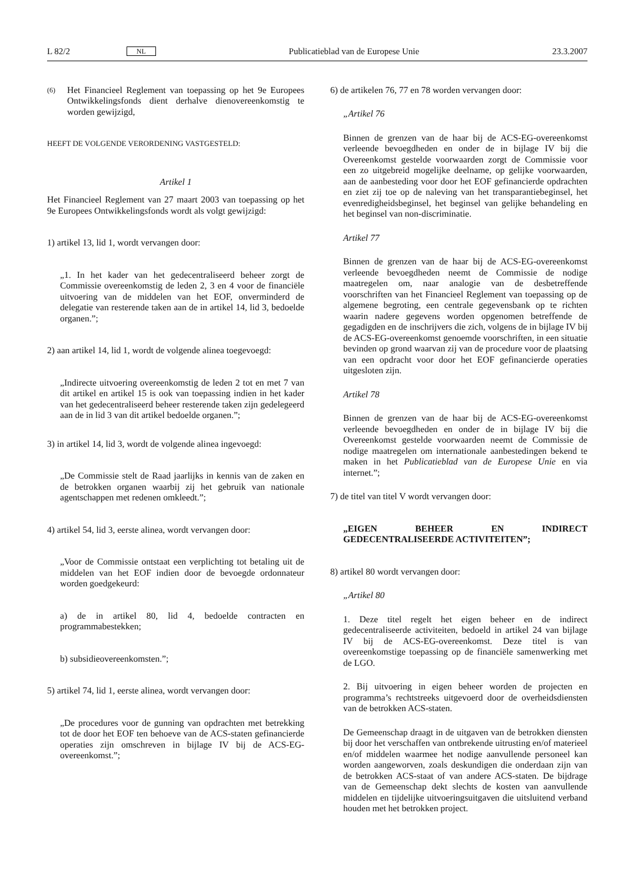L 82/2 NL Publicatieblad van de Europese Unie 23.3.2007
(6) Het Financieel Reglement van toepassing op het 9e Europees Ontwikkelingsfonds dient derhalve dienovereenkomstig te worden gewijzigd,
HEEFT DE VOLGENDE VERORDENING VASTGESTELD:
Artikel 1
Het Financieel Reglement van 27 maart 2003 van toepassing op het 9e Europees Ontwikkelingsfonds wordt als volgt gewijzigd:
1) artikel 13, lid 1, wordt vervangen door:
„1. In het kader van het gedecentraliseerd beheer zorgt de Commissie overeenkomstig de leden 2, 3 en 4 voor de financiële uitvoering van de middelen van het EOF, onverminderd de delegatie van resterende taken aan de in artikel 14, lid 3, bedoelde organen.”;
2) aan artikel 14, lid 1, wordt de volgende alinea toegevoegd:
„Indirecte uitvoering overeenkomstig de leden 2 tot en met 7 van dit artikel en artikel 15 is ook van toepassing indien in het kader van het gedecentraliseerd beheer resterende taken zijn gedelegeerd aan de in lid 3 van dit artikel bedoelde organen.”;
3) in artikel 14, lid 3, wordt de volgende alinea ingevoegd:
„De Commissie stelt de Raad jaarlijks in kennis van de zaken en de betrokken organen waarbij zij het gebruik van nationale agentschappen met redenen omkleedt.”;
4) artikel 54, lid 3, eerste alinea, wordt vervangen door:
„Voor de Commissie ontstaat een verplichting tot betaling uit de middelen van het EOF indien door de bevoegde ordonnateur worden goedgekeurd:
a) de in artikel 80, lid 4, bedoelde contracten en programmabestekken;
b) subsidieovereenkomsten.”;
5) artikel 74, lid 1, eerste alinea, wordt vervangen door:
„De procedures voor de gunning van opdrachten met betrekking tot de door het EOF ten behoeve van de ACS-staten gefinancierde operaties zijn omschreven in bijlage IV bij de ACS-EG-overeenkomst.”;
6) de artikelen 76, 77 en 78 worden vervangen door:
„Artikel 76
Binnen de grenzen van de haar bij de ACS-EG-overeenkomst verleende bevoegdheden en onder de in bijlage IV bij die Overeenkomst gestelde voorwaarden zorgt de Commissie voor een zo uitgebreid mogelijke deelname, op gelijke voorwaarden, aan de aanbesteding voor door het EOF gefinancierde opdrachten en ziet zij toe op de naleving van het transparantiebeginsel, het evenredigheidsbeginsel, het beginsel van gelijke behandeling en het beginsel van non-discriminatie.
Artikel 77
Binnen de grenzen van de haar bij de ACS-EG-overeenkomst verleende bevoegdheden neemt de Commissie de nodige maatregelen om, naar analogie van de desbetreffende voorschriften van het Financieel Reglement van toepassing op de algemene begroting, een centrale gegevensbank op te richten waarin nadere gegevens worden opgenomen betreffende de gegadigden en de inschrijvers die zich, volgens de in bijlage IV bij de ACS-EG-overeenkomst genoemde voorschriften, in een situatie bevinden op grond waarvan zij van de procedure voor de plaatsing van een opdracht voor door het EOF gefinancierde operaties uitgesloten zijn.
Artikel 78
Binnen de grenzen van de haar bij de ACS-EG-overeenkomst verleende bevoegdheden en onder de in bijlage IV bij die Overeenkomst gestelde voorwaarden neemt de Commissie de nodige maatregelen om internationale aanbestedingen bekend te maken in het Publicatieblad van de Europese Unie en via internet.”;
7) de titel van titel V wordt vervangen door:
„EIGEN BEHEER EN INDIRECT GEDECENTRALISEERDE ACTIVITEITEN”;
8) artikel 80 wordt vervangen door:
„Artikel 80
1. Deze titel regelt het eigen beheer en de indirect gedecentraliseerde activiteiten, bedoeld in artikel 24 van bijlage IV bij de ACS-EG-overeenkomst. Deze titel is van overeenkomstige toepassing op de financiële samenwerking met de LGO.
2. Bij uitvoering in eigen beheer worden de projecten en programma’s rechtstreeks uitgevoerd door de overheidsdiensten van de betrokken ACS-staten.
De Gemeenschap draagt in de uitgaven van de betrokken diensten bij door het verschaffen van ontbrekende uitrusting en/of materieel en/of middelen waarmee het nodige aanvullende personeel kan worden aangeworven, zoals deskundigen die onderdaan zijn van de betrokken ACS-staat of van andere ACS-staten. De bijdrage van de Gemeenschap dekt slechts de kosten van aanvullende middelen en tijdelijke uitvoeringsuitgaven die uitsluitend verband houden met het betrokken project.